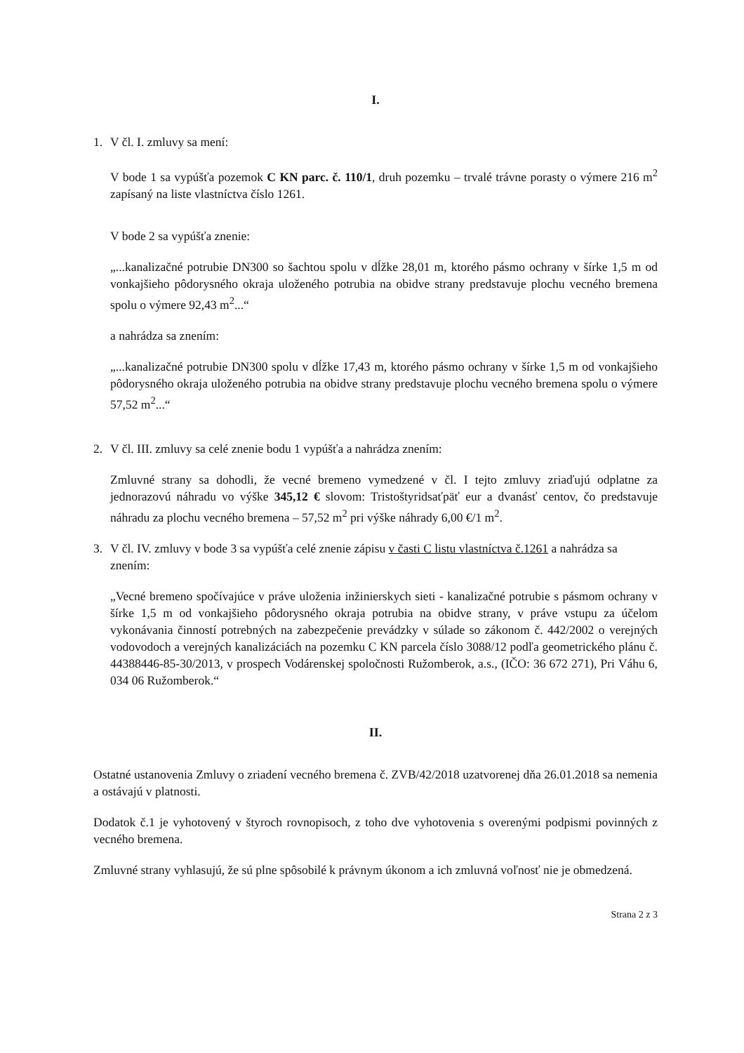I.
1. V čl. I. zmluvy sa mení:
V bode 1 sa vypúšťa pozemok C KN parc. č. 110/1, druh pozemku – trvalé trávne porasty o výmere 216 m<sup>2</sup> zapísaný na liste vlastníctva číslo 1261.
V bode 2 sa vypúšťa znenie:
„...kanalizačné potrubie DN300 so šachtou spolu v dĺžke 28,01 m, ktorého pásmo ochrany v šírke 1,5 m od vonkajšieho pôdorysného okraja uloženého potrubia na obidve strany predstavuje plochu vecného bremena spolu o výmere 92,43 m<sup>2</sup>...“
a nahrádza sa znením:
„...kanalizačné potrubie DN300 spolu v dĺžke 17,43 m, ktorého pásmo ochrany v šírke 1,5 m od vonkajšieho pôdorysného okraja uloženého potrubia na obidve strany predstavuje plochu vecného bremena spolu o výmere 57,52 m<sup>2</sup>...“
2. V čl. III. zmluvy sa celé znenie bodu 1 vypúšťa a nahrádza znením:
Zmluvné strany sa dohodli, že vecné bremeno vymedzené v čl. I tejto zmluvy zriaďujú odplatne za jednorazovú náhradu vo výške 345,12 € slovom: Tristoštyridsaťpäť eur a dvanásť centov, čo predstavuje náhradu za plochu vecného bremena – 57,52 m<sup>2</sup> pri výške náhrady 6,00 €/1 m<sup>2</sup>.
3. V čl. IV. zmluvy v bode 3 sa vypúšťa celé znenie zápisu v časti C listu vlastníctva č.1261 a nahrádza sa znením:
„Vecné bremeno spočívajúce v práve uloženia inžinierskych sieti - kanalizačné potrubie s pásmom ochrany v šírke 1,5 m od vonkajšieho pôdorysného okraja potrubia na obidve strany, v práve vstupu za účelom vykonávania činností potrebných na zabezpečenie prevádzky v súlade so zákonom č. 442/2002 o verejných vodovodoch a verejných kanalizáciách na pozemku C KN parcela číslo 3088/12 podľa geometrického plánu č. 44388446-85-30/2013, v prospech Vodárenskej spoločnosti Ružomberok, a.s., (IČO: 36 672 271), Pri Váhu 6, 034 06 Ružomberok.“
II.
Ostatné ustanovenia Zmluvy o zriadení vecného bremena č. ZVB/42/2018 uzatvorenej dňa 26.01.2018 sa nemenia a ostávajú v platnosti.
Dodatok č.1 je vyhotovený v štyroch rovnopisoch, z toho dve vyhotovenia s overenými podpismi povinných z vecného bremena.
Zmluvné strany vyhlasujú, že sú plne spôsobilé k právnym úkonom a ich zmluvná voľnosť nie je obmedzená.
Strana 2 z 3